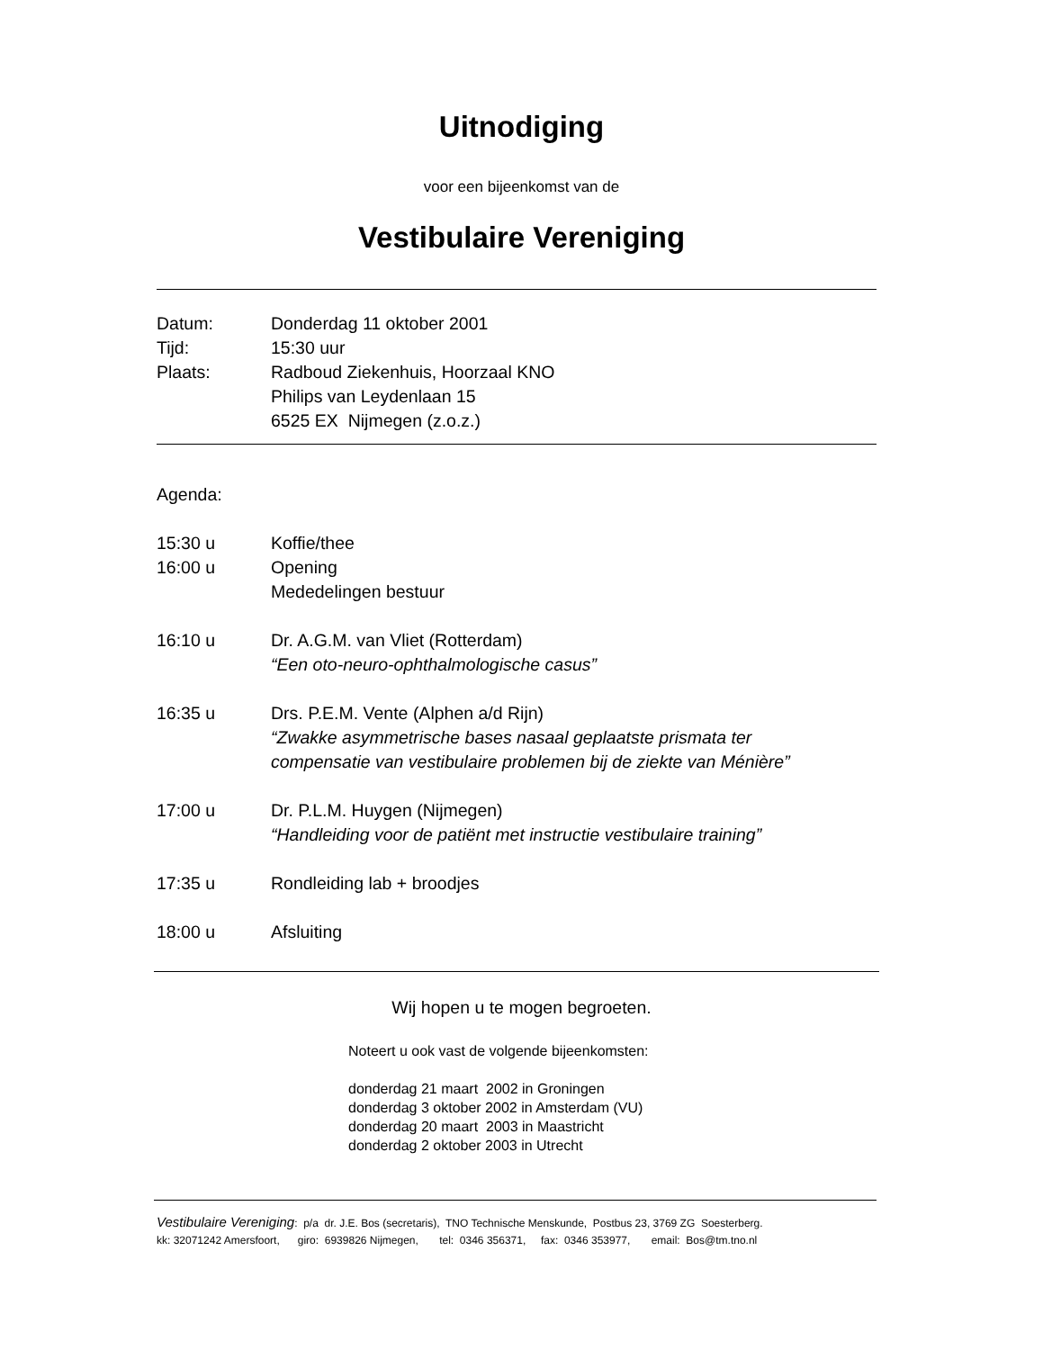Uitnodiging
voor een bijeenkomst van de
Vestibulaire Vereniging
| Datum: | Donderdag 11 oktober 2001 |
| Tijd: | 15:30 uur |
| Plaats: | Radboud Ziekenhuis, Hoorzaal KNO |
| | Philips van Leydenlaan 15 |
| | 6525 EX Nijmegen (z.o.z.) |
| Agenda: | |
| 15:30 u | Koffie/thee |
| 16:00 u | Opening |
| | Mededelingen bestuur |
| 16:10 u | Dr. A.G.M. van Vliet (Rotterdam) “Een oto-neuro-ophthalmologische casus” |
| 16:35 u | Drs. P.E.M. Vente (Alphen a/d Rijn) “Zwakke asymmetrische bases nasaal geplaatste prismata ter compensatie van vestibulaire problemen bij de ziekte van Ménière” |
| 17:00 u | Dr. P.L.M. Huygen (Nijmegen) “Handleiding voor de patiënt met instructie vestibulaire training” |
| 17:35 u | Rondleiding lab + broodjes |
| 18:00 u | Afsluiting |
Wij hopen u te mogen begroeten.
Noteert u ook vast de volgende bijeenkomsten:
donderdag 21 maart 2002 in Groningen
donderdag 3 oktober 2002 in Amsterdam (VU)
donderdag 20 maart 2003 in Maastricht
donderdag 2 oktober 2003 in Utrecht
Vestibulaire Vereniging: p/a dr. J.E. Bos (secretaris), TNO Technische Menskunde, Postbus 23, 3769 ZG Soesterberg.
kk: 32071242 Amersfoort, giro: 6939826 Nijmegen, tel: 0346 356371, fax: 0346 353977, email: Bos@tm.tno.nl